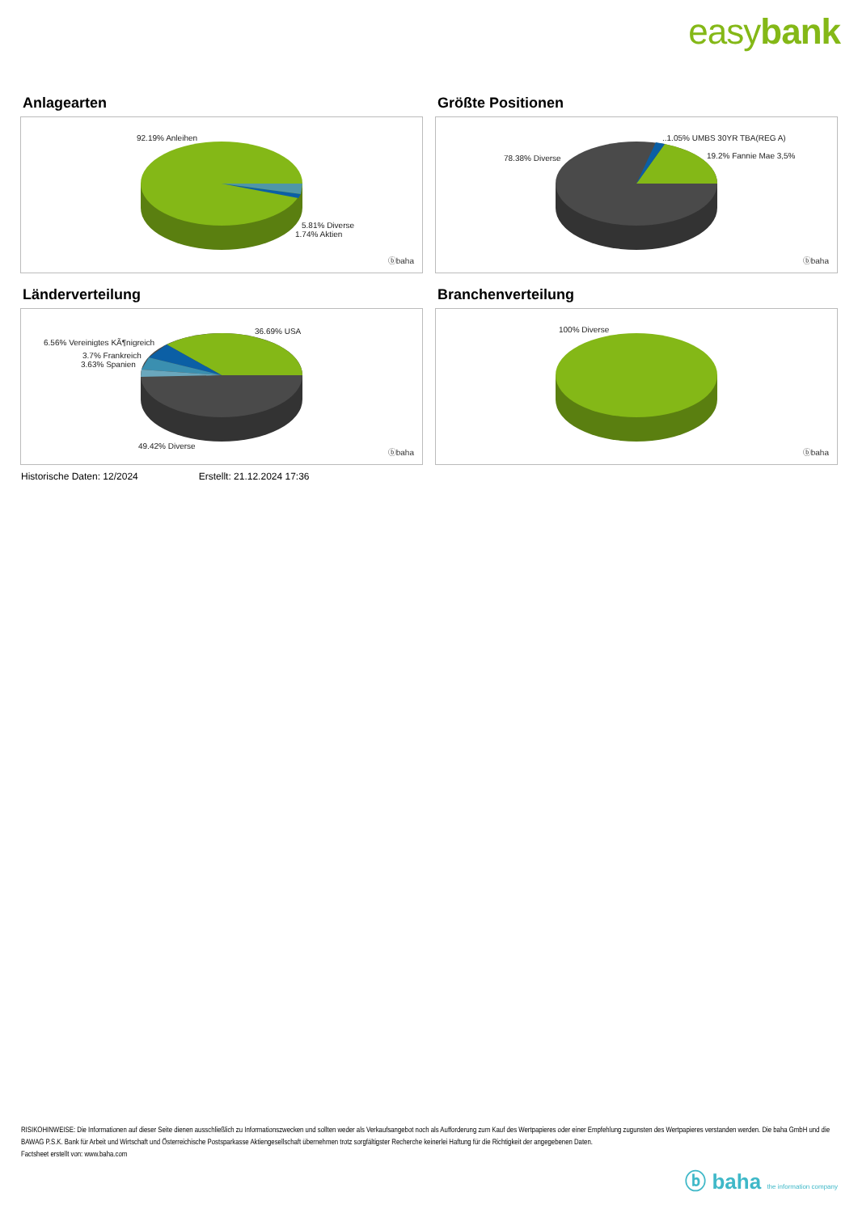easybank
Anlagearten
92.19% Anleihen
5.81% Diverse
1.74% Aktien
ⓑbaha
Größte Positionen
..1.05% UMBS 30YR TBA(REG A)
19.2% Fannie Mae 3,5% 78.38% Diverse
ⓑbaha
Länderverteilung
36.69% USA
6.56% Vereinigtes KÃ¶nigreich
3.7% Frankreich
3.63% Spanien
49.42% Diverse
ⓑbaha
Branchenverteilung
100% Diverse
ⓑbaha
Historische Daten: 12/2024 Erstellt: 21.12.2024 17:36
RISIKOHINWEISE: Die Informationen auf dieser Seite dienen ausschließlich zu Informationszwecken und sollten weder als Verkaufsangebot noch als Aufforderung zum Kauf des Wertpapieres oder einer Empfehlung zugunsten des Wertpapieres verstanden werden. Die baha GmbH und die BAWAG P.S.K. Bank für Arbeit und Wirtschaft und Österreichische Postsparkasse Aktiengesellschaft übernehmen trotz sorgfältigster Recherche keinerlei Haftung für die Richtigkeit der angegebenen Daten.
Factsheet erstellt von: www.baha.com
ⓑ baha the information company